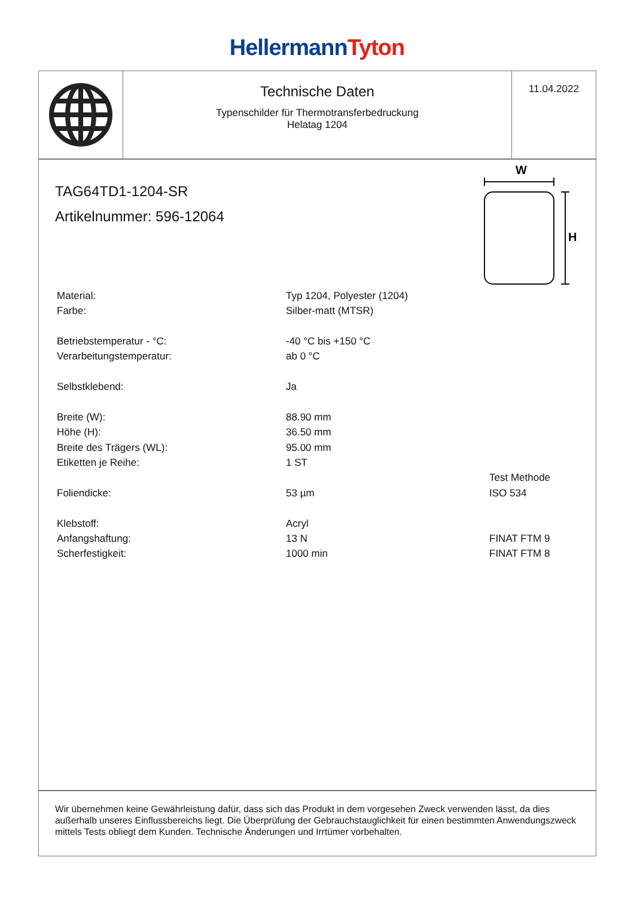Hellermann Tyton
Technische Daten
Typenschilder für Thermotransferbedruckung
Helatag 1204
11.04.2022
TAG64TD1-1204-SR
Artikelnummer: 596-12064
W
H
| Material: | Typ 1204, Polyester (1204) | |
| Farbe: | Silber-matt (MTSR) | |
| Betriebstemperatur - °C: | -40 °C bis +150 °C | |
| Verarbeitungstemperatur: | ab 0 °C | |
| Selbstklebend: | Ja | |
| Breite (W): | 88.90 mm | |
| Höhe (H): | 36.50 mm | |
| Breite des Trägers (WL): | 95.00 mm | |
| Etiketten je Reihe: | 1 ST | |
| | | Test Methode |
| Foliendicke: | 53 µm | ISO 534 |
| Klebstoff: | Acryl | |
| Anfangshaftung: | 13 N | FINAT FTM 9 |
| Scherfestigkeit: | 1000 min | FINAT FTM 8 |
Wir übernehmen keine Gewährleistung dafür, dass sich das Produkt in dem vorgesehen Zweck verwenden lässt, da dies außerhalb unseres Einflussbereichs liegt. Die Überprüfung der Gebrauchstauglichkeit für einen bestimmten Anwendungszweck mittels Tests obliegt dem Kunden. Technische Änderungen und Irrtümer vorbehalten.